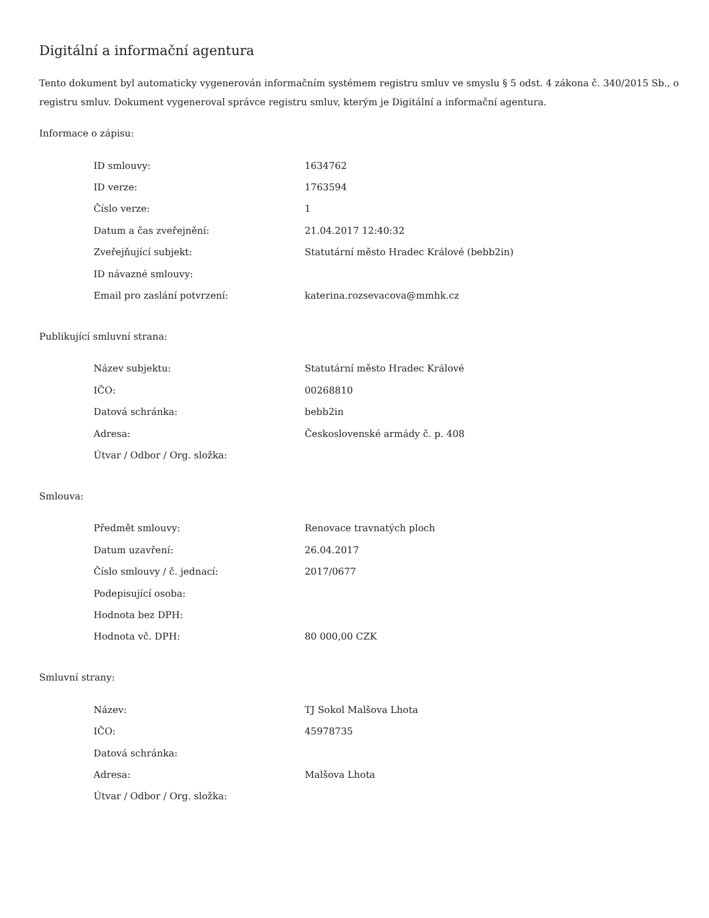Digitální a informační agentura
Tento dokument byl automaticky vygenerován informačním systémem registru smluv ve smyslu § 5 odst. 4 zákona č. 340/2015 Sb., o registru smluv. Dokument vygeneroval správce registru smluv, kterým je Digitální a informační agentura.
Informace o zápisu:
| ID smlouvy: | 1634762 |
| ID verze: | 1763594 |
| Číslo verze: | 1 |
| Datum a čas zveřejnění: | 21.04.2017 12:40:32 |
| Zveřejňující subjekt: | Statutární město Hradec Králové (bebb2in) |
| ID návazné smlouvy: | |
| Email pro zaslání potvrzení: | katerina.rozsevacova@mmhk.cz |
Publikující smluvní strana:
| Název subjektu: | Statutární město Hradec Králové |
| IČO: | 00268810 |
| Datová schránka: | bebb2in |
| Adresa: | Československé armády č. p. 408 |
| Útvar / Odbor / Org. složka: | |
Smlouva:
| Předmět smlouvy: | Renovace travnatých ploch |
| Datum uzavření: | 26.04.2017 |
| Číslo smlouvy / č. jednací: | 2017/0677 |
| Podepisující osoba: | |
| Hodnota bez DPH: | |
| Hodnota vč. DPH: | 80 000,00 CZK |
Smluvní strany:
| Název: | TJ Sokol Malšova Lhota |
| IČO: | 45978735 |
| Datová schránka: | |
| Adresa: | Malšova Lhota |
| Útvar / Odbor / Org. složka: | |